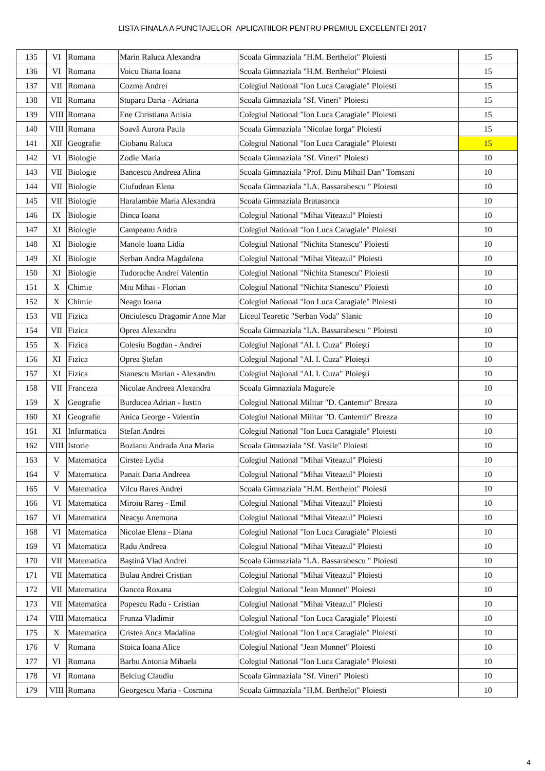LISTA FINALA A PUNCTAJELOR APLICATIILOR PENTRU PREMIUL EXCELENTEI 2017
| 135 | VI | Romana | Marin Raluca Alexandra | Scoala Gimnaziala "H.M. Berthelot" Ploiesti | 15 |
| 136 | VI | Romana | Voicu Diana Ioana | Scoala Gimnaziala "H.M. Berthelot" Ploiesti | 15 |
| 137 | VII | Romana | Cozma Andrei | Colegiul National "Ion Luca Caragiale" Ploiesti | 15 |
| 138 | VII | Romana | Stuparu Daria - Adriana | Scoala Gimnaziala "Sf. Vineri" Ploiesti | 15 |
| 139 | VIII | Romana | Ene Christiana Anisia | Colegiul National "Ion Luca Caragiale" Ploiesti | 15 |
| 140 | VIII | Romana | Soavă Aurora Paula | Scoala Gimnaziala "Nicolae Iorga" Ploiesti | 15 |
| 141 | XII | Geografie | Ciobanu Raluca | Colegiul National "Ion Luca Caragiale" Ploiesti | 15 |
| 142 | VI | Biologie | Zodie Maria | Scoala Gimnaziala "Sf. Vineri" Ploiesti | 10 |
| 143 | VII | Biologie | Bancescu Andreea Alina | Scoala Gimnaziala "Prof. Dinu Mihail Dan" Tomsani | 10 |
| 144 | VII | Biologie | Ciufudean Elena | Scoala Gimnaziala "I.A. Bassarabescu " Ploiesti | 10 |
| 145 | VII | Biologie | Haralambie Maria Alexandra | Scoala Gimnaziala Bratasanca | 10 |
| 146 | IX | Biologie | Dinca Ioana | Colegiul National "Mihai Viteazul" Ploiesti | 10 |
| 147 | XI | Biologie | Campeanu Andra | Colegiul National "Ion Luca Caragiale" Ploiesti | 10 |
| 148 | XI | Biologie | Manole Ioana Lidia | Colegiul National "Nichita Stanescu" Ploiesti | 10 |
| 149 | XI | Biologie | Serban Andra Magdalena | Colegiul National "Mihai Viteazul" Ploiesti | 10 |
| 150 | XI | Biologie | Tudorache Andrei Valentin | Colegiul National "Nichita Stanescu" Ploiesti | 10 |
| 151 | X | Chimie | Miu Mihai - Florian | Colegiul National "Nichita Stanescu" Ploiesti | 10 |
| 152 | X | Chimie | Neagu Ioana | Colegiul National "Ion Luca Caragiale" Ploiesti | 10 |
| 153 | VII | Fizica | Onciulescu Dragomir Anne Mar | Liceul Teoretic "Serban Voda" Slanic | 10 |
| 154 | VII | Fizica | Oprea Alexandru | Scoala Gimnaziala "I.A. Bassarabescu " Ploiesti | 10 |
| 155 | X | Fizica | Colesiu Bogdan - Andrei | Colegiul Naţional "Al. I. Cuza" Ploieşti | 10 |
| 156 | XI | Fizica | Oprea Ştefan | Colegiul Naţional "Al. I. Cuza" Ploieşti | 10 |
| 157 | XI | Fizica | Stanescu Marian - Alexandru | Colegiul Naţional "Al. I. Cuza" Ploieşti | 10 |
| 158 | VII | Franceza | Nicolae Andreea Alexandra | Scoala Gimnaziala Magurele | 10 |
| 159 | X | Geografie | Burducea Adrian - Iustin | Colegiul National Militar "D. Cantemir" Breaza | 10 |
| 160 | XI | Geografie | Anica George - Valentin | Colegiul National Militar "D. Cantemir" Breaza | 10 |
| 161 | XI | Informatica | Stefan Andrei | Colegiul National "Ion Luca Caragiale" Ploiesti | 10 |
| 162 | VIII | Istorie | Bozianu Andrada Ana Maria | Scoala Gimnaziala "Sf. Vasile" Ploiesti | 10 |
| 163 | V | Matematica | Cirstea Lydia | Colegiul National "Mihai Viteazul" Ploiesti | 10 |
| 164 | V | Matematica | Panait Daria Andreea | Colegiul National "Mihai Viteazul" Ploiesti | 10 |
| 165 | V | Matematica | Vilcu Rares Andrei | Scoala Gimnaziala "H.M. Berthelot" Ploiesti | 10 |
| 166 | VI | Matematica | Miroiu Rareş - Emil | Colegiul National "Mihai Viteazul" Ploiesti | 10 |
| 167 | VI | Matematica | Neacşu Anemona | Colegiul National "Mihai Viteazul" Ploiesti | 10 |
| 168 | VI | Matematica | Nicolae Elena - Diana | Colegiul National "Ion Luca Caragiale" Ploiesti | 10 |
| 169 | VI | Matematica | Radu Andreea | Colegiul National "Mihai Viteazul" Ploiesti | 10 |
| 170 | VII | Matematica | Baştină Vlad Andrei | Scoala Gimnaziala "I.A. Bassarabescu " Ploiesti | 10 |
| 171 | VII | Matematica | Bulau Andrei Cristian | Colegiul National "Mihai Viteazul" Ploiesti | 10 |
| 172 | VII | Matematica | Oancea Roxana | Colegiul National "Jean Monnet" Ploiesti | 10 |
| 173 | VII | Matematica | Popescu Radu - Cristian | Colegiul National "Mihai Viteazul" Ploiesti | 10 |
| 174 | VIII | Matematica | Frunza Vladimir | Colegiul National "Ion Luca Caragiale" Ploiesti | 10 |
| 175 | X | Matematica | Cristea Anca Madalina | Colegiul National "Ion Luca Caragiale" Ploiesti | 10 |
| 176 | V | Romana | Stoica Ioana Alice | Colegiul National "Jean Monnet" Ploiesti | 10 |
| 177 | VI | Romana | Barbu Antonia Mihaela | Colegiul National "Ion Luca Caragiale" Ploiesti | 10 |
| 178 | VI | Romana | Belciug Claudiu | Scoala Gimnaziala "Sf. Vineri" Ploiesti | 10 |
| 179 | VIII | Romana | Georgescu Maria - Cosmina | Scoala Gimnaziala "H.M. Berthelot" Ploiesti | 10 |
4